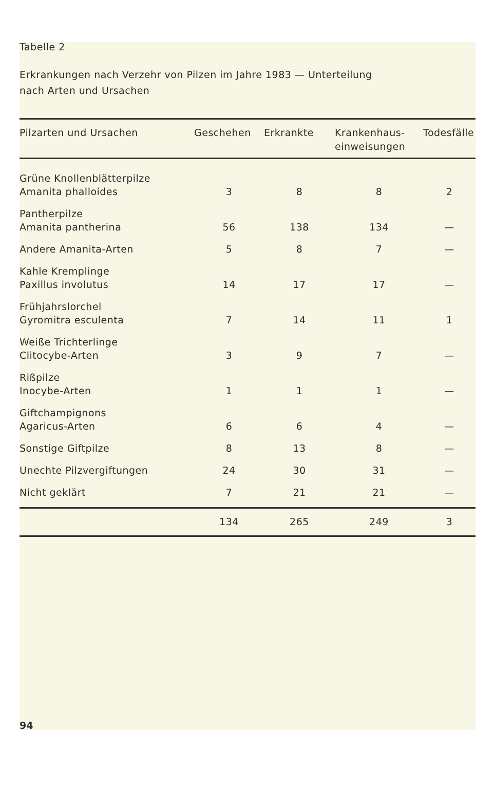Tabelle 2
Erkrankungen nach Verzehr von Pilzen im Jahre 1983 — Unterteilung
nach Arten und Ursachen
| Pilzarten und Ursachen | Geschehen | Erkrankte | Krankenhaus- einweisungen | Todesfälle |
| --- | --- | --- | --- | --- |
| Grüne Knollenblätterpilze Amanita phalloides | 3 | 8 | 8 | 2 |
| Pantherpilze Amanita pantherina | 56 | 138 | 134 | — |
| Andere Amanita-Arten | 5 | 8 | 7 | — |
| Kahle Kremplinge Paxillus involutus | 14 | 17 | 17 | — |
| Frühjahrslorchel Gyromitra esculenta | 7 | 14 | 11 | 1 |
| Weiße Trichterlinge Clitocybe-Arten | 3 | 9 | 7 | — |
| Rißpilze Inocybe-Arten | 1 | 1 | 1 | — |
| Giftchampignons Agaricus-Arten | 6 | 6 | 4 | — |
| Sonstige Giftpilze | 8 | 13 | 8 | — |
| Unechte Pilzvergiftungen | 24 | 30 | 31 | — |
| Nicht geklärt | 7 | 21 | 21 | — |
| | 134 | 265 | 249 | 3 |
94